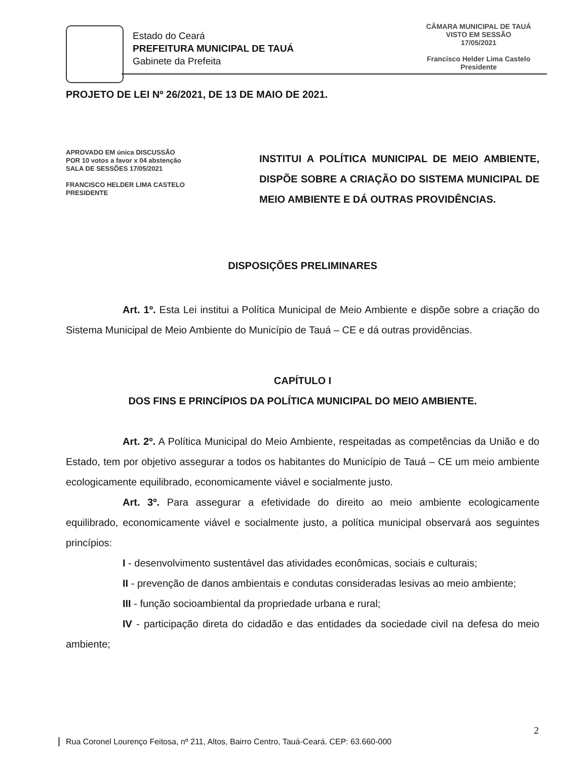Estado do Ceará
PREFEITURA MUNICIPAL DE TAUÁ
Gabinete da Prefeita
CÂMARA MUNICIPAL DE TAUÁ
VISTO EM SESSÃO
17/05/2021
Francisco Helder Lima Castelo
Presidente
PROJETO DE LEI Nº 26/2021, DE 13 DE MAIO DE 2021.
APROVADO EM única DISCUSSÃO
POR 10 votos a favor x 04 abstenção
SALA DE SESSÕES 17/05/2021
FRANCISCO HELDER LIMA CASTELO
PRESIDENTE
INSTITUI A POLÍTICA MUNICIPAL DE MEIO AMBIENTE, DISPÕE SOBRE A CRIAÇÃO DO SISTEMA MUNICIPAL DE MEIO AMBIENTE E DÁ OUTRAS PROVIDÊNCIAS.
DISPOSIÇÕES PRELIMINARES
Art. 1º. Esta Lei institui a Política Municipal de Meio Ambiente e dispõe sobre a criação do Sistema Municipal de Meio Ambiente do Município de Tauá – CE e dá outras providências.
CAPÍTULO I
DOS FINS E PRINCÍPIOS DA POLÍTICA MUNICIPAL DO MEIO AMBIENTE.
Art. 2º. A Política Municipal do Meio Ambiente, respeitadas as competências da União e do Estado, tem por objetivo assegurar a todos os habitantes do Município de Tauá – CE um meio ambiente ecologicamente equilibrado, economicamente viável e socialmente justo.
Art. 3º. Para assegurar a efetividade do direito ao meio ambiente ecologicamente equilibrado, economicamente viável e socialmente justo, a política municipal observará aos seguintes princípios:
I - desenvolvimento sustentável das atividades econômicas, sociais e culturais;
II - prevenção de danos ambientais e condutas consideradas lesivas ao meio ambiente;
III - função socioambiental da propriedade urbana e rural;
IV - participação direta do cidadão e das entidades da sociedade civil na defesa do meio ambiente;
2
Rua Coronel Lourenço Feitosa, nº 211, Altos, Bairro Centro, Tauá-Ceará. CEP: 63.660-000